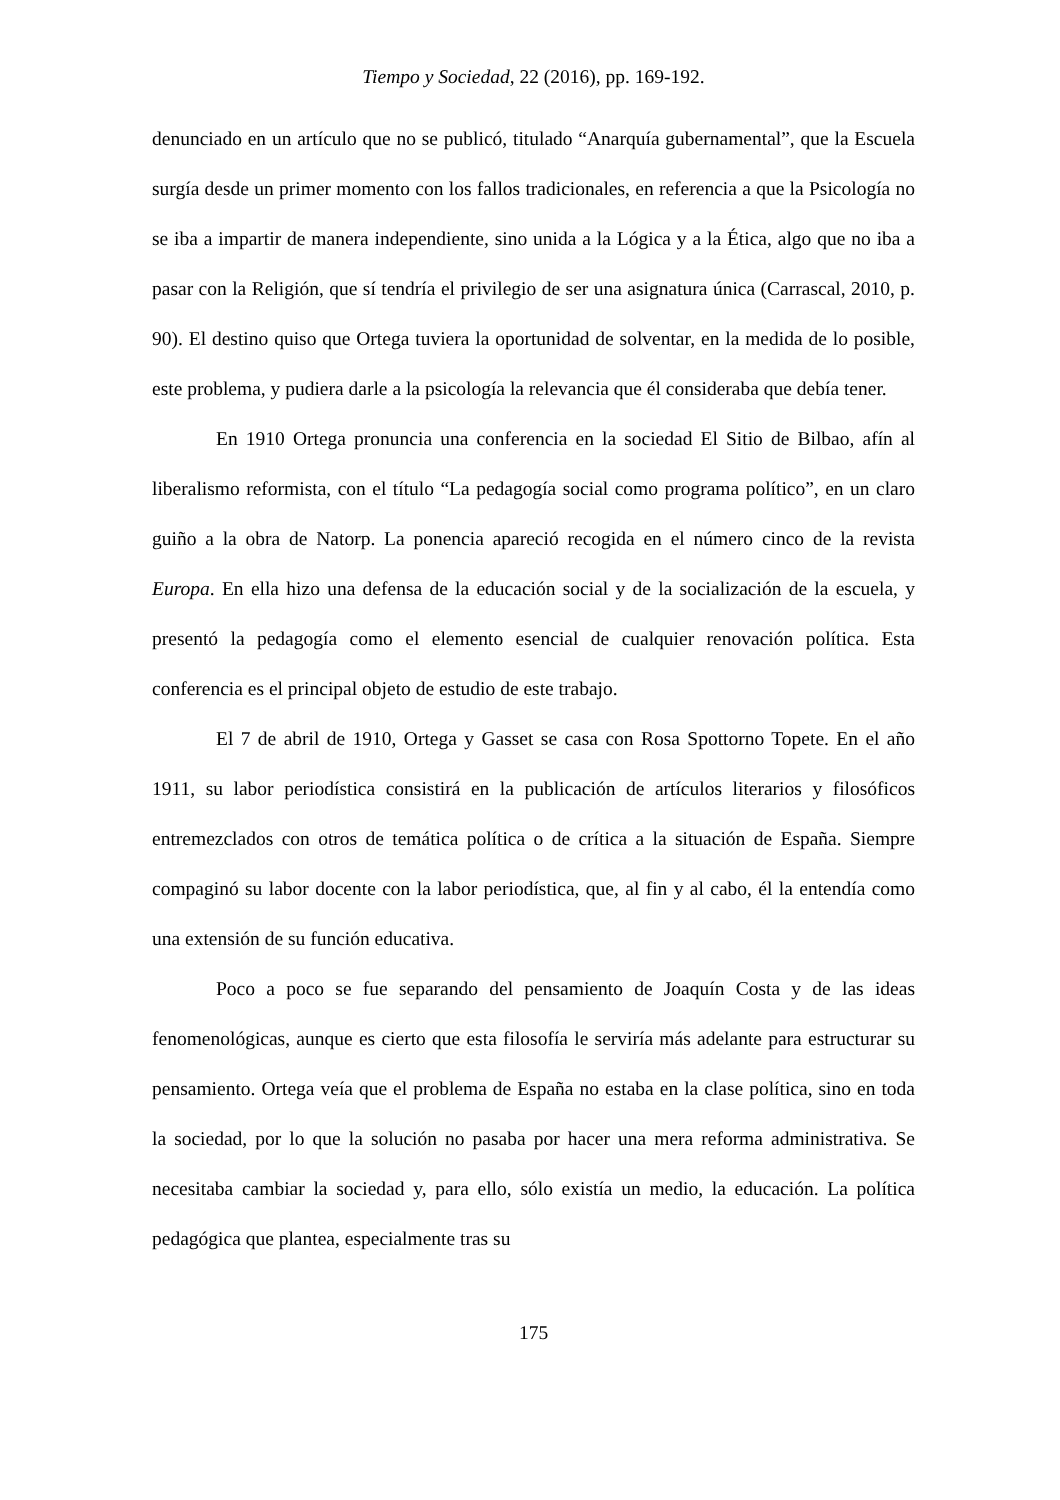Tiempo y Sociedad, 22 (2016), pp. 169-192.
denunciado en un artículo que no se publicó, titulado “Anarquía gubernamental”, que la Escuela surgía desde un primer momento con los fallos tradicionales, en referencia a que la Psicología no se iba a impartir de manera independiente, sino unida a la Lógica y a la Ética, algo que no iba a pasar con la Religión, que sí tendría el privilegio de ser una asignatura única (Carrascal, 2010, p. 90). El destino quiso que Ortega tuviera la oportunidad de solventar, en la medida de lo posible, este problema, y pudiera darle a la psicología la relevancia que él consideraba que debía tener.
En 1910 Ortega pronuncia una conferencia en la sociedad El Sitio de Bilbao, afín al liberalismo reformista, con el título “La pedagogía social como programa político”, en un claro guiño a la obra de Natorp. La ponencia apareció recogida en el número cinco de la revista Europa. En ella hizo una defensa de la educación social y de la socialización de la escuela, y presentó la pedagogía como el elemento esencial de cualquier renovación política. Esta conferencia es el principal objeto de estudio de este trabajo.
El 7 de abril de 1910, Ortega y Gasset se casa con Rosa Spottorno Topete. En el año 1911, su labor periodística consistirá en la publicación de artículos literarios y filosóficos entremezclados con otros de temática política o de crítica a la situación de España. Siempre compaginó su labor docente con la labor periodística, que, al fin y al cabo, él la entendía como una extensión de su función educativa.
Poco a poco se fue separando del pensamiento de Joaquín Costa y de las ideas fenomenológicas, aunque es cierto que esta filosofía le serviría más adelante para estructurar su pensamiento. Ortega veía que el problema de España no estaba en la clase política, sino en toda la sociedad, por lo que la solución no pasaba por hacer una mera reforma administrativa. Se necesitaba cambiar la sociedad y, para ello, sólo existía un medio, la educación. La política pedagógica que plantea, especialmente tras su
175